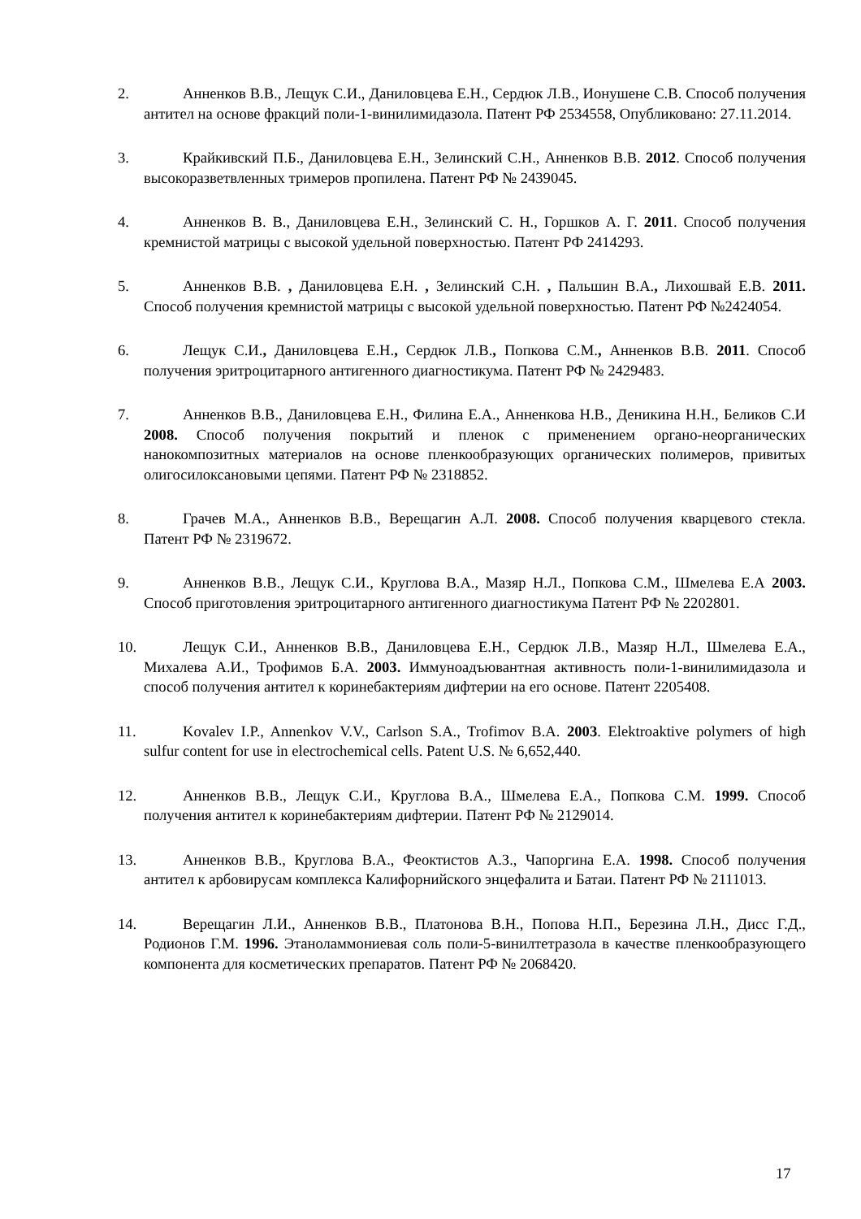2. Анненков В.В., Лещук С.И., Даниловцева Е.Н., Сердюк Л.В., Ионушене С.В. Способ получения антител на основе фракций поли-1-винилимидазола. Патент РФ 2534558, Опубликовано: 27.11.2014.
3. Крайкивский П.Б., Даниловцева Е.Н., Зелинский С.Н., Анненков В.В. 2012. Способ получения высокоразветвленных тримеров пропилена. Патент РФ № 2439045.
4. Анненков В. В., Даниловцева Е.Н., Зелинский С. Н., Горшков А. Г. 2011. Способ получения кремнистой матрицы с высокой удельной поверхностью. Патент РФ 2414293.
5. Анненков В.В. , Даниловцева Е.Н. , Зелинский С.Н. , Пальшин В.А., Лихошвай Е.В. 2011. Способ получения кремнистой матрицы с высокой удельной поверхностью. Патент РФ №2424054.
6. Лещук С.И., Даниловцева Е.Н., Сердюк Л.В., Попкова С.М., Анненков В.В. 2011. Способ получения эритроцитарного антигенного диагностикума. Патент РФ № 2429483.
7. Анненков В.В., Даниловцева Е.Н., Филина Е.А., Анненкова Н.В., Деникина Н.Н., Беликов С.И 2008. Способ получения покрытий и пленок с применением органо-неорганических нанокомпозитных материалов на основе пленкообразующих органических полимеров, привитых олигосилоксановыми цепями. Патент РФ № 2318852.
8. Грачев М.А., Анненков В.В., Верещагин А.Л. 2008. Способ получения кварцевого стекла. Патент РФ № 2319672.
9. Анненков В.В., Лещук С.И., Круглова В.А., Мазяр Н.Л., Попкова С.М., Шмелева Е.А 2003. Способ приготовления эритроцитарного антигенного диагностикума Патент РФ № 2202801.
10. Лещук С.И., Анненков В.В., Даниловцева Е.Н., Сердюк Л.В., Мазяр Н.Л., Шмелева Е.А., Михалева А.И., Трофимов Б.А. 2003. Иммуноадъювантная активность поли-1-винилимидазола и способ получения антител к коринебактериям дифтерии на его основе. Патент 2205408.
11. Kovalev I.P., Annenkov V.V., Carlson S.A., Trofimov B.A. 2003. Elektroaktive polymers of high sulfur content for use in electrochemical cells. Patent U.S. № 6,652,440.
12. Анненков В.В., Лещук С.И., Круглова В.А., Шмелева Е.А., Попкова С.М. 1999. Способ получения антител к коринебактериям дифтерии. Патент РФ № 2129014.
13. Анненков В.В., Круглова В.А., Феоктистов А.З., Чапоргина Е.А. 1998. Способ получения антител к арбовирусам комплекса Калифорнийского энцефалита и Батаи. Патент РФ № 2111013.
14. Верещагин Л.И., Анненков В.В., Платонова В.Н., Попова Н.П., Березина Л.Н., Дисс Г.Д., Родионов Г.М. 1996. Этаноламмониевая соль поли-5-винилтетразола в качестве пленкообразующего компонента для косметических препаратов. Патент РФ № 2068420.
17